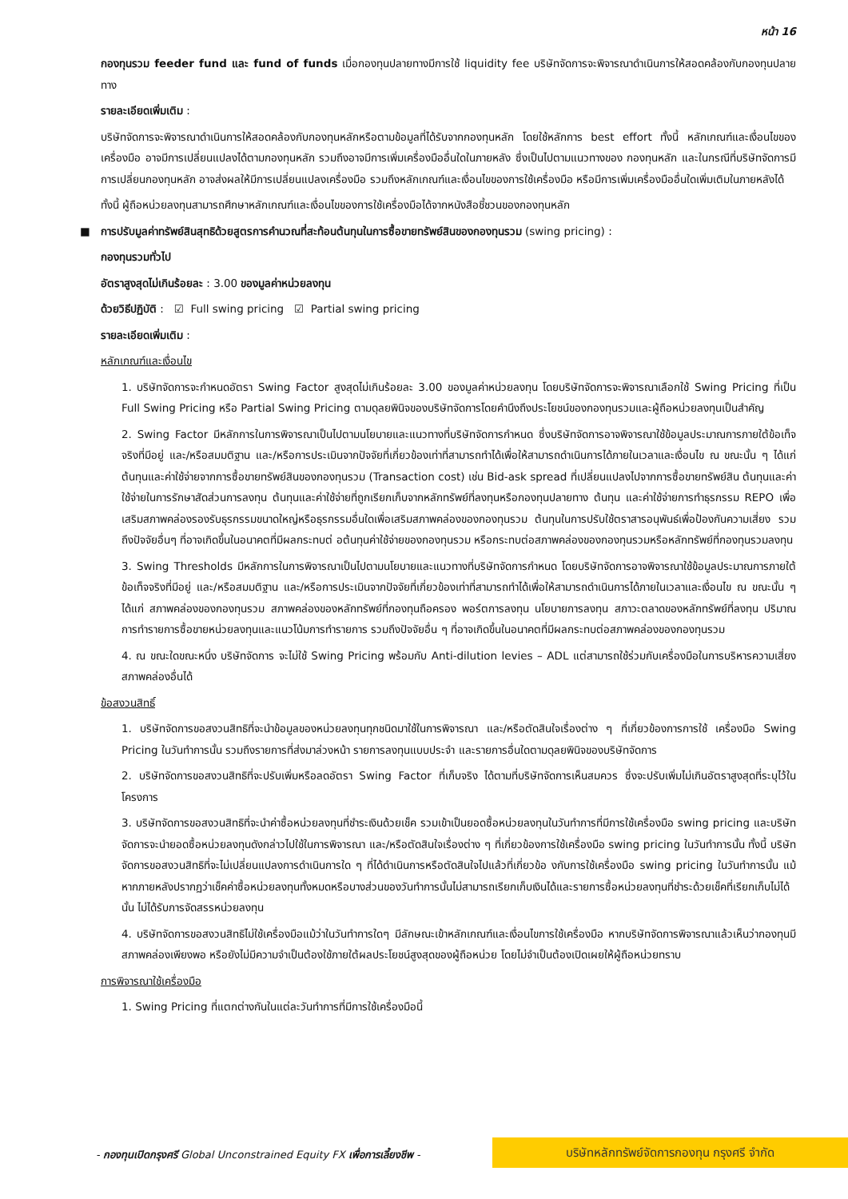หน้า 16
กองทุนรวม feeder fund และ fund of funds เมื่อกองทุนปลายทางมีการใช้ liquidity fee บริษัทจัดการจะพิจารณาดำเนินการให้สอดคล้องกับกองทุนปลายทาง
รายละเอียดเพิ่มเติม :
บริษัทจัดการจะพิจารณาดำเนินการให้สอดคล้องกับกองทุนหลักหรือตามข้อมูลที่ได้รับจากกองทุนหลัก โดยใช้หลักการ best effort ทั้งนี้ หลักเกณฑ์และเงื่อนไขของเครื่องมือ อาจมีการเปลี่ยนแปลงได้ตามกองทุนหลัก รวมถึงอาจมีการเพิ่มเครื่องมืออื่นใดในภายหลัง ซึ่งเป็นไปตามแนวทางของ กองทุนหลัก และในกรณีที่บริษัทจัดการมีการเปลี่ยนกองทุนหลัก อาจส่งผลให้มีการเปลี่ยนแปลงเครื่องมือ รวมถึงหลักเกณฑ์และเงื่อนไขของการใช้เครื่องมือ หรือมีการเพิ่มเครื่องมืออื่นใดเพิ่มเติมในภายหลังได้
ทั้งนี้ ผู้ถือหน่วยลงทุนสามารถศึกษาหลักเกณฑ์และเงื่อนไขของการใช้เครื่องมือได้จากหนังสือชี้ชวนของกองทุนหลัก
■ การปรับมูลค่าทรัพย์สินสุทธิด้วยสูตรการคำนวณที่สะท้อนต้นทุนในการซื้อขายทรัพย์สินของกองทุนรวม (swing pricing) :
กองทุนรวมทั่วไป
อัตราสูงสุดไม่เกินร้อยละ : 3.00 ของมูลค่าหน่วยลงทุน
ด้วยวิธีปฏิบัติ : ☑ Full swing pricing ☑ Partial swing pricing
รายละเอียดเพิ่มเติม :
หลักเกณฑ์และเงื่อนไข
1. บริษัทจัดการจะกำหนดอัตรา Swing Factor สูงสุดไม่เกินร้อยละ 3.00 ของมูลค่าหน่วยลงทุน โดยบริษัทจัดการจะพิจารณาเลือกใช้ Swing Pricing ที่เป็น Full Swing Pricing หรือ Partial Swing Pricing ตามดุลยพินิจของบริษัทจัดการโดยคำนึงถึงประโยชน์ของกองทุนรวมและผู้ถือหน่วยลงทุนเป็นสำคัญ
2. Swing Factor มีหลักการในการพิจารณาเป็นไปตามนโยบายและแนวทางที่บริษัทจัดการกำหนด ซึ่งบริษัทจัดการอาจพิจารณาใช้ข้อมูลประมาณการภายใต้ข้อเท็จจริงที่มีอยู่ และ/หรือสมมติฐาน และ/หรือการประเมินจากปัจจัยที่เกี่ยวข้องเท่าที่สามารถทำได้เพื่อให้สามารถดำเนินการได้ภายในเวลาและเงื่อนไข ณ ขณะนั้น ๆ ได้แก่ ต้นทุนและค่าใช้จ่ายจากการซื้อขายทรัพย์สินของกองทุนรวม (Transaction cost) เช่น Bid-ask spread ที่เปลี่ยนแปลงไปจากการซื้อขายทรัพย์สิน ต้นทุนและค่าใช้จ่ายในการรักษาสัดส่วนการลงทุน ต้นทุนและค่าใช้จ่ายที่ถูกเรียกเก็บจากหลักทรัพย์ที่ลงทุนหรือกองทุนปลายทาง ต้นทุน และค่าใช้จ่ายการทำธุรกรรม REPO เพื่อเสริมสภาพคล่องรองรับธุรกรรมขนาดใหญ่หรือธุรกรรมอื่นใดเพื่อเสริมสภาพคล่องของกองทุนรวม ต้นทุนในการปรับใช้ตราสารอนุพันธ์เพื่อป้องกันความเสี่ยง รวมถึงปัจจัยอื่นๆ ที่อาจเกิดขึ้นในอนาคตที่มีผลกระทบต่ อต้นทุนค่าใช้จ่ายของกองทุนรวม หรือกระทบต่อสภาพคล่องของกองทุนรวมหรือหลักทรัพย์ที่กองทุนรวมลงทุน
3. Swing Thresholds มีหลักการในการพิจารณาเป็นไปตามนโยบายและแนวทางที่บริษัทจัดการกำหนด โดยบริษัทจัดการอาจพิจารณาใช้ข้อมูลประมาณการภายใต้ข้อเท็จจริงที่มีอยู่ และ/หรือสมมติฐาน และ/หรือการประเมินจากปัจจัยที่เกี่ยวข้องเท่าที่สามารถทำได้เพื่อให้สามารถดำเนินการได้ภายในเวลาและเงื่อนไข ณ ขณะนั้น ๆ ได้แก่ สภาพคล่องของกองทุนรวม สภาพคล่องของหลักทรัพย์ที่กองทุนถือครอง พอร์ตการลงทุน นโยบายการลงทุน สภาวะตลาดของหลักทรัพย์ที่ลงทุน ปริมาณการทำรายการซื้อขายหน่วยลงทุนและแนวโน้มการทำรายการ รวมถึงปัจจัยอื่น ๆ ที่อาจเกิดขึ้นในอนาคตที่มีผลกระทบต่อสภาพคล่องของกองทุนรวม
4. ณ ขณะใดขณะหนึ่ง บริษัทจัดการ จะไม่ใช้ Swing Pricing พร้อมกับ Anti-dilution levies – ADL แต่สามารถใช้ร่วมกับเครื่องมือในการบริหารความเสี่ยงสภาพคล่องอื่นได้
ข้อสงวนสิทธิ์
1. บริษัทจัดการขอสงวนสิทธิที่จะนำข้อมูลของหน่วยลงทุนทุกชนิดมาใช้ในการพิจารณา และ/หรือตัดสินใจเรื่องต่าง ๆ ที่เกี่ยวข้องการการใช้ เครื่องมือ Swing Pricing ในวันทำการนั้น รวมถึงรายการที่ส่งมาล่วงหน้า รายการลงทุนแบบประจำ และรายการอื่นใดตามดุลยพินิจของบริษัทจัดการ
2. บริษัทจัดการขอสงวนสิทธิที่จะปรับเพิ่มหรือลดอัตรา Swing Factor ที่เก็บจริง ได้ตามที่บริษัทจัดการเห็นสมควร ซึ่งจะปรับเพิ่มไม่เกินอัตราสูงสุดที่ระบุไว้ในโครงการ
3. บริษัทจัดการขอสงวนสิทธิที่จะนำค่าซื้อหน่วยลงทุนที่ชำระเงินด้วยเช็ค รวมเข้าเป็นยอดซื้อหน่วยลงทุนในวันทำการที่มีการใช้เครื่องมือ swing pricing และบริษัทจัดการจะนำยอดซื้อหน่วยลงทุนดังกล่าวไปใช้ในการพิจารณา และ/หรือตัดสินใจเรื่องต่าง ๆ ที่เกี่ยวข้องการใช้เครื่องมือ swing pricing ในวันทำการนั้น ทั้งนี้ บริษัทจัดการขอสงวนสิทธิที่จะไม่เปลี่ยนแปลงการดำเนินการใด ๆ ที่ได้ดำเนินการหรือตัดสินใจไปแล้วที่เกี่ยวข้อ งกับการใช้เครื่องมือ swing pricing ในวันทำการนั้น แม้หากภายหลังปรากฏว่าเช็คค่าซื้อหน่วยลงทุนทั้งหมดหรือบางส่วนของวันทำการนั้นไม่สามารถเรียกเก็บเงินได้และรายการซื้อหน่วยลงทุนที่ชำระด้วยเช็คที่เรียกเก็บไม่ได้นั้น ไม่ได้รับการจัดสรรหน่วยลงทุน
4. บริษัทจัดการขอสงวนสิทธิไม่ใช้เครื่องมือแม้ว่าในวันทำการใดๆ มีลักษณะเข้าหลักเกณฑ์และเงื่อนไขการใช้เครื่องมือ หากบริษัทจัดการพิจารณาแล้วเห็นว่ากองทุนมีสภาพคล่องเพียงพอ หรือยังไม่มีความจำเป็นต้องใช้ภายใต้ผลประโยชน์สูงสุดของผู้ถือหน่วย โดยไม่จำเป็นต้องเปิดเผยให้ผู้ถือหน่วยทราบ
การพิจารณาใช้เครื่องมือ
1. Swing Pricing ที่แตกต่างกันในแต่ละวันทำการที่มีการใช้เครื่องมือนี้
- กองทุนเปิดกรุงศรี Global Unconstrained Equity FX เพื่อการเลี้ยงชีพ -
บริษัทหลักทรัพย์จัดการกองทุน กรุงศรี จำกัด